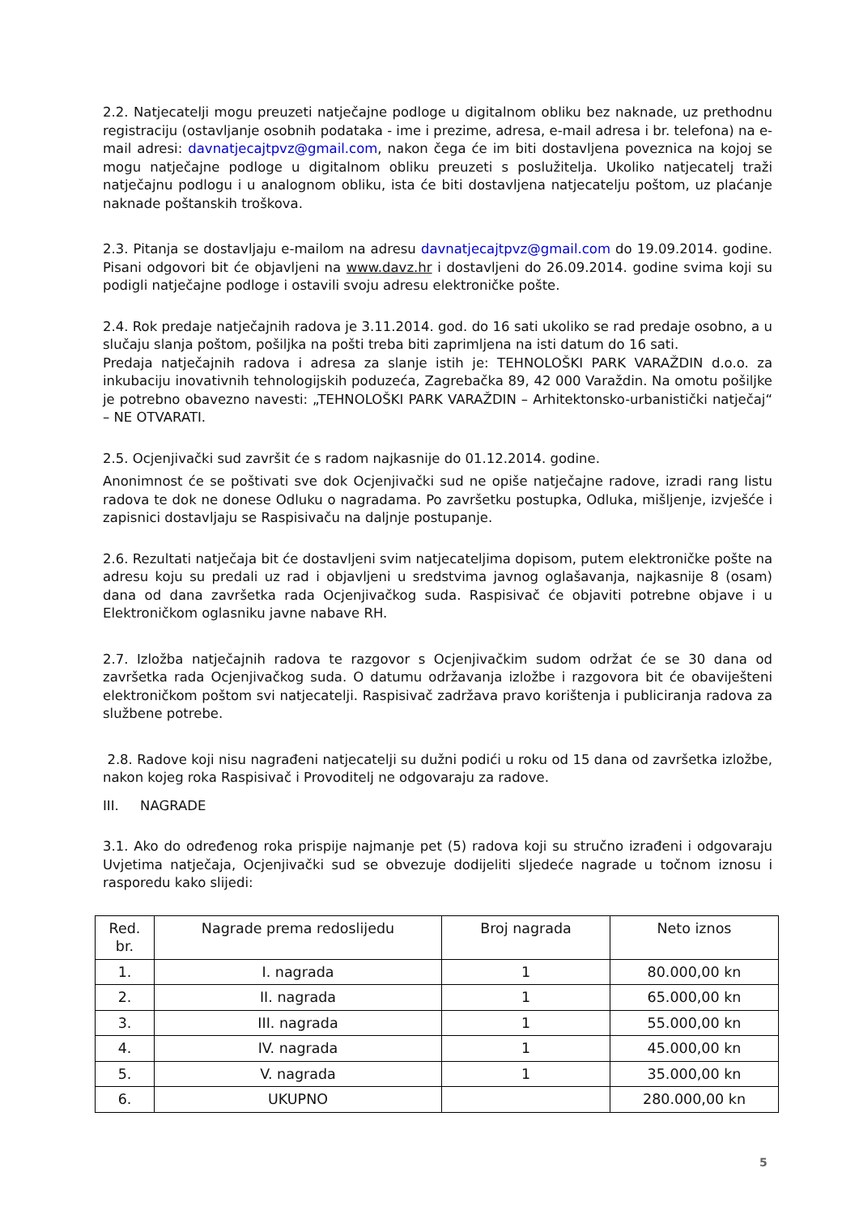2.2. Natjecatelji mogu preuzeti natječajne podloge u digitalnom obliku bez naknade, uz prethodnu registraciju (ostavljanje osobnih podataka - ime i prezime, adresa, e-mail adresa i br. telefona) na e-mail adresi: davnatjecajtpvz@gmail.com, nakon čega će im biti dostavljena poveznica na kojoj se mogu natječajne podloge u digitalnom obliku preuzeti s poslužitelja. Ukoliko natjecatelj traži natječajnu podlogu i u analognom obliku, ista će biti dostavljena natjecatelju poštom, uz plaćanje naknade poštanskih troškova.
2.3. Pitanja se dostavljaju e-mailom na adresu davnatjecajtpvz@gmail.com do 19.09.2014. godine. Pisani odgovori bit će objavljeni na www.davz.hr i dostavljeni do 26.09.2014. godine svima koji su podigli natječajne podloge i ostavili svoju adresu elektroničke pošte.
2.4. Rok predaje natječajnih radova je 3.11.2014. god. do 16 sati ukoliko se rad predaje osobno, a u slučaju slanja poštom, pošiljka na pošti treba biti zaprimljena na isti datum do 16 sati.
Predaja natječajnih radova i adresa za slanje istih je: TEHNOLOŠKI PARK VARAŽDIN d.o.o. za inkubaciju inovativnih tehnologijskih poduzeća, Zagrebačka 89, 42 000 Varaždin. Na omotu pošiljke je potrebno obavezno navesti: „TEHNOLOŠKI PARK VARAŽDIN – Arhitektonsko-urbanistički natječaj“ – NE OTVARATI.
2.5. Ocjenjivački sud završit će s radom najkasnije do 01.12.2014. godine.
Anonimnost će se poštivati sve dok Ocjenjivački sud ne opiše natječajne radove, izradi rang listu radova te dok ne donese Odluku o nagradama. Po završetku postupka, Odluka, mišljenje, izvješće i zapisnici dostavljaju se Raspisivaču na daljnje postupanje.
2.6. Rezultati natječaja bit će dostavljeni svim natjecateljima dopisom, putem elektroničke pošte na adresu koju su predali uz rad i objavljeni u sredstvima javnog oglašavanja, najkasnije 8 (osam) dana od dana završetka rada Ocjenjivačkog suda. Raspisivač će objaviti potrebne objave i u Elektroničkom oglasniku javne nabave RH.
2.7. Izložba natječajnih radova te razgovor s Ocjenjivačkim sudom održat će se 30 dana od završetka rada Ocjenjivačkog suda. O datumu održavanja izložbe i razgovora bit će obaviješteni elektroničkom poštom svi natjecatelji. Raspisivač zadržava pravo korištenja i publiciranja radova za službene potrebe.
2.8. Radove koji nisu nagrađeni natjecatelji su dužni podići u roku od 15 dana od završetka izložbe, nakon kojeg roka Raspisivač i Provoditelj ne odgovaraju za radove.
III. NAGRADE
3.1. Ako do određenog roka prispije najmanje pet (5) radova koji su stručno izrađeni i odgovaraju Uvjetima natječaja, Ocjenjivački sud se obvezuje dodijeliti sljedeće nagrade u točnom iznosu i rasporedu kako slijedi:
| Red. br. | Nagrade prema redoslijedu | Broj nagrada | Neto iznos |
| --- | --- | --- | --- |
| 1. | I. nagrada | 1 | 80.000,00 kn |
| 2. | II. nagrada | 1 | 65.000,00 kn |
| 3. | III. nagrada | 1 | 55.000,00 kn |
| 4. | IV. nagrada | 1 | 45.000,00 kn |
| 5. | V. nagrada | 1 | 35.000,00 kn |
| 6. | UKUPNO | | 280.000,00 kn |
5